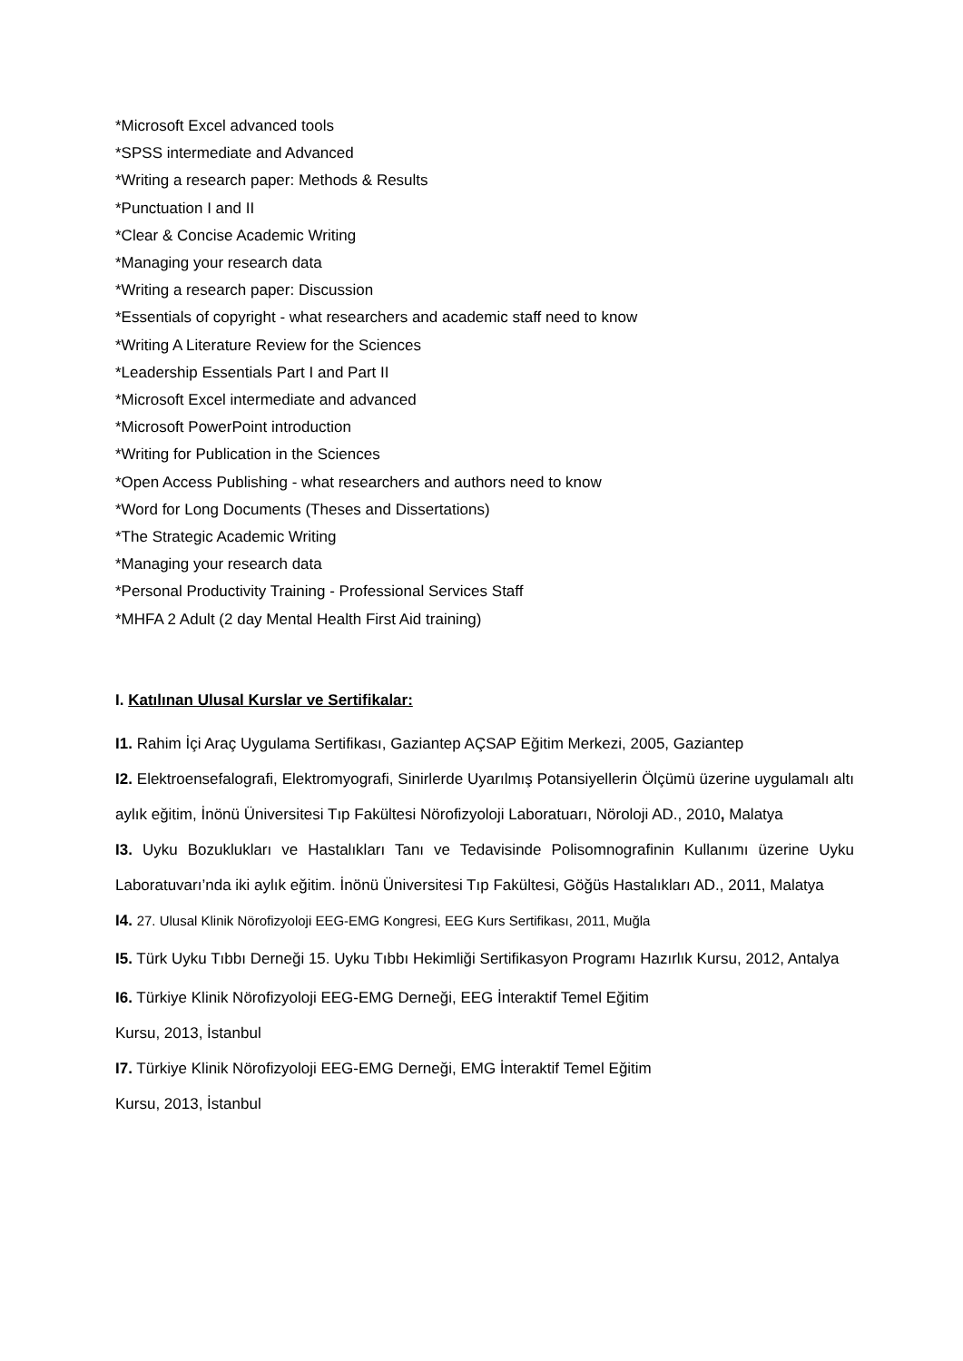*Microsoft Excel advanced tools
*SPSS intermediate and Advanced
*Writing a research paper: Methods & Results
*Punctuation I and II
*Clear & Concise Academic Writing
*Managing your research data
*Writing a research paper: Discussion
*Essentials of copyright - what researchers and academic staff need to know
*Writing A Literature Review for the Sciences
*Leadership Essentials Part I and Part II
*Microsoft Excel intermediate and advanced
*Microsoft PowerPoint introduction
*Writing for Publication in the Sciences
*Open Access Publishing - what researchers and authors need to know
*Word for Long Documents (Theses and Dissertations)
*The Strategic Academic Writing
*Managing your research data
*Personal Productivity Training - Professional Services Staff
*MHFA 2 Adult (2 day Mental Health First Aid training)
I. Katılınan Ulusal Kurslar ve Sertifikalar:
I1. Rahim İçi Araç Uygulama Sertifikası, Gaziantep AÇSAP Eğitim Merkezi, 2005, Gaziantep
I2. Elektroensefalografi, Elektromyografi, Sinirlerde Uyarılmış Potansiyellerin Ölçümü üzerine uygulamalı altı aylık eğitim, İnönü Üniversitesi Tıp Fakültesi Nörofizyoloji Laboratuarı, Nöroloji AD., 2010, Malatya
I3. Uyku Bozuklukları ve Hastalıkları Tanı ve Tedavisinde Polisomnografinin Kullanımı üzerine Uyku Laboratuvarı’nda iki aylık eğitim. İnönü Üniversitesi Tıp Fakültesi, Göğüs Hastalıkları AD., 2011, Malatya
I4. 27. Ulusal Klinik Nörofizyoloji EEG-EMG Kongresi, EEG Kurs Sertifikası, 2011, Muğla
I5. Türk Uyku Tıbbı Derneği 15. Uyku Tıbbı Hekimliği Sertifikasyon Programı Hazırlık Kursu, 2012, Antalya
I6. Türkiye Klinik Nörofizyoloji EEG-EMG Derneği, EEG İnteraktif Temel Eğitim
Kursu, 2013, İstanbul
I7. Türkiye Klinik Nörofizyoloji EEG-EMG Derneği, EMG İnteraktif Temel Eğitim
Kursu, 2013, İstanbul